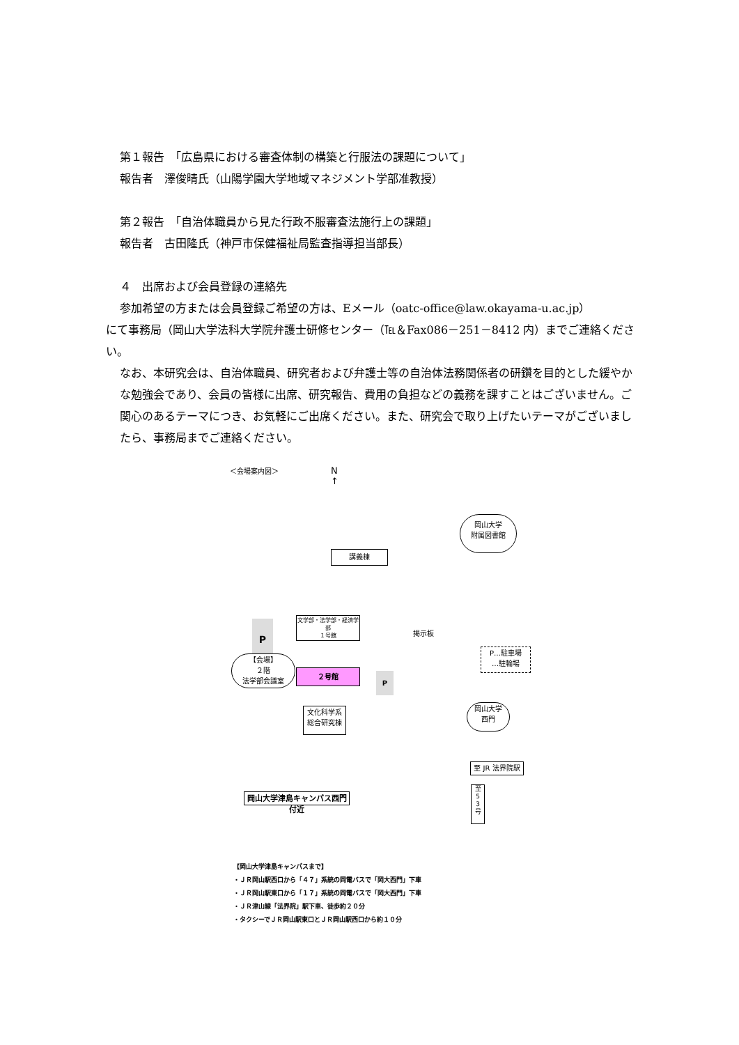第１報告　「広島県における審査体制の構築と行服法の課題について」
報告者　澤俊晴氏（山陽学園大学地域マネジメント学部准教授）
第２報告　「自治体職員から見た行政不服審査法施行上の課題」
報告者　古田隆氏（神戸市保健福祉局監査指導担当部長）
４　出席および会員登録の連絡先
参加希望の方または会員登録ご希望の方は、Eメール（oatc-office@law.okayama-u.ac.jp）
にて事務局（岡山大学法科大学院弁護士研修センター（℡＆Fax086－251－8412 内）までご連絡ください。
なお、本研究会は、自治体職員、研究者および弁護士等の自治体法務関係者の研鑽を目的とした緩やかな勉強会であり、会員の皆様に出席、研究報告、費用の負担などの義務を課すことはございません。ご関心のあるテーマにつき、お気軽にご出席ください。また、研究会で取り上げたいテーマがございましたら、事務局までご連絡ください。
＜会場案内図＞
N
↑
講義棟
岡山大学
附属図書館
P
文学部・法学部・経済学部
１号館
【会場】
２階
法学部会議室
２号館 P
掲示板
P…駐車場
…駐輪場
文化科学系
総合研究棟
岡山大学
西門
至 JR 法界院駅
岡山大学津島キャンパス西門付近
至
5
3
号
【岡山大学津島キャンパスまで】
・ＪＲ岡山駅西口から「４７」系統の岡電バスで「岡大西門」下車
・ＪＲ岡山駅東口から「１７」系統の岡電バスで「岡大西門」下車
・ＪＲ津山線「法界院」駅下車、徒歩約２０分
・タクシーでＪＲ岡山駅東口とＪＲ岡山駅西口から約１０分